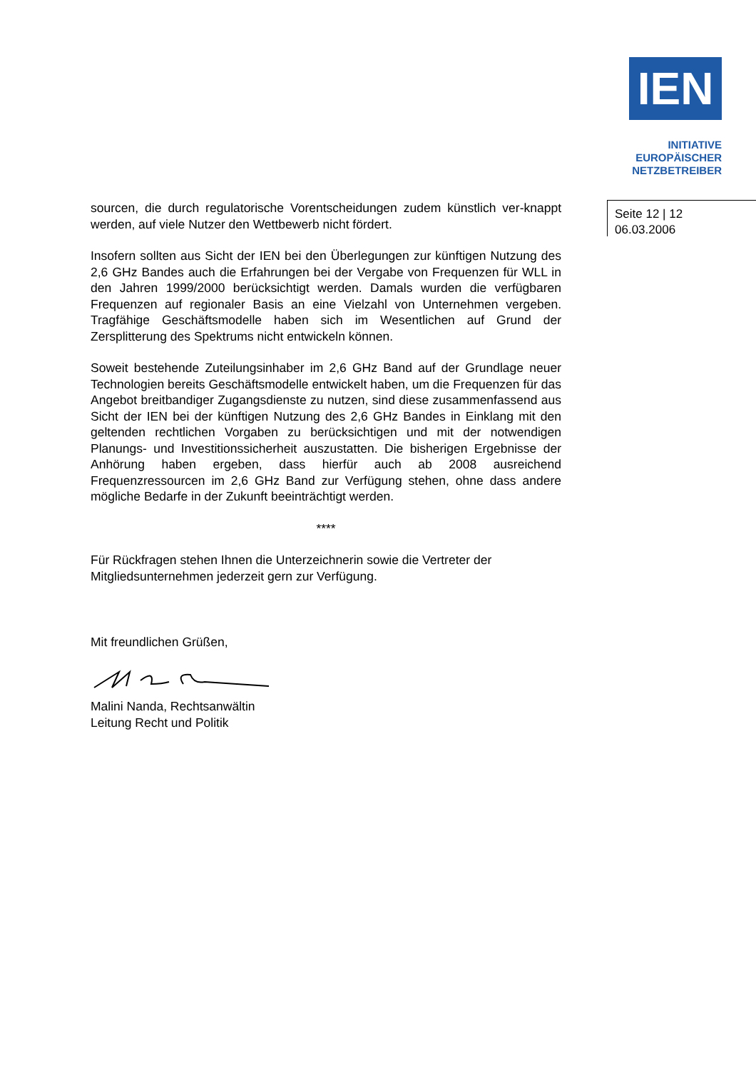IEN
INITIATIVE
EUROPÄISCHER
NETZBETREIBER
Seite 12 | 12
06.03.2006
sourcen, die durch regulatorische Vorentscheidungen zudem künstlich ver-knappt werden, auf viele Nutzer den Wettbewerb nicht fördert.
Insofern sollten aus Sicht der IEN bei den Überlegungen zur künftigen Nutzung des 2,6 GHz Bandes auch die Erfahrungen bei der Vergabe von Frequenzen für WLL in den Jahren 1999/2000 berücksichtigt werden. Damals wurden die verfügbaren Frequenzen auf regionaler Basis an eine Vielzahl von Unternehmen vergeben. Tragfähige Geschäftsmodelle haben sich im Wesentlichen auf Grund der Zersplitterung des Spektrums nicht entwickeln können.
Soweit bestehende Zuteilungsinhaber im 2,6 GHz Band auf der Grundlage neuer Technologien bereits Geschäftsmodelle entwickelt haben, um die Frequenzen für das Angebot breitbandiger Zugangsdienste zu nutzen, sind diese zusammenfassend aus Sicht der IEN bei der künftigen Nutzung des 2,6 GHz Bandes in Einklang mit den geltenden rechtlichen Vorgaben zu berücksichtigen und mit der notwendigen Planungs- und Investitionssicherheit auszustatten. Die bisherigen Ergebnisse der Anhörung haben ergeben, dass hierfür auch ab 2008 ausreichend Frequenzressourcen im 2,6 GHz Band zur Verfügung stehen, ohne dass andere mögliche Bedarfe in der Zukunft beeinträchtigt werden.
****
Für Rückfragen stehen Ihnen die Unterzeichnerin sowie die Vertreter der Mitgliedsunternehmen jederzeit gern zur Verfügung.
Mit freundlichen Grüßen,
Malini Nanda, Rechtsanwältin
Leitung Recht und Politik